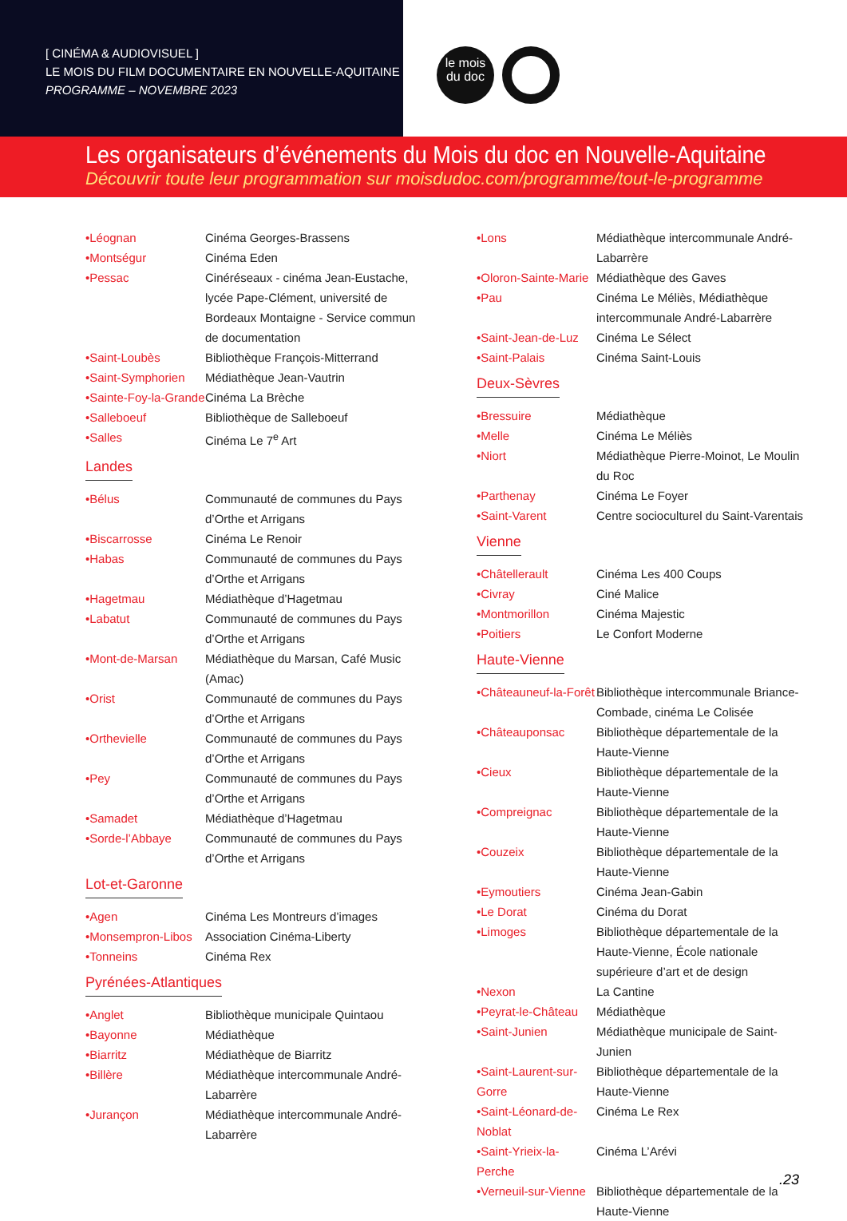[ CINÉMA & AUDIOVISUEL ]
LE MOIS DU FILM DOCUMENTAIRE EN NOUVELLE-AQUITAINE
PROGRAMME – NOVEMBRE 2023
le mois
du doc
Les organisateurs d’événements du Mois du doc en Nouvelle-Aquitaine
Découvrir toute leur programmation sur moisdudoc.com/programme/tout-le-programme
•Léognan Cinéma Georges-Brassens
•Montségur Cinéma Eden
•Pessac Cinéréseaux - cinéma Jean-Eustache, lycée Pape-Clément, université de Bordeaux Montaigne - Service commun de documentation
•Saint-Loubès Bibliothèque François-Mitterrand
•Saint-Symphorien
Médiathèque Jean-Vautrin
•Sainte-Foy-la-Grande
Cinéma La Brèche
•Salleboeuf Bibliothèque de Salleboeuf
•Salles Cinéma Le 7<sup>e</sup> Art
Landes
•Bélus Communauté de communes du Pays d’Orthe et Arrigans
•Biscarrosse Cinéma Le Renoir
•Habas Communauté de communes du Pays d’Orthe et Arrigans
•Hagetmau Médiathèque d’Hagetmau
•Labatut Communauté de communes du Pays d’Orthe et Arrigans
•Mont-de-Marsan Médiathèque du Marsan, Café Music (Amac)
•Orist Communauté de communes du Pays d’Orthe et Arrigans
•Orthevielle Communauté de communes du Pays d’Orthe et Arrigans
•Pey Communauté de communes du Pays d’Orthe et Arrigans
•Samadet Médiathèque d’Hagetmau
•Sorde-l’Abbaye Communauté de communes du Pays d’Orthe et Arrigans
Lot-et-Garonne
•Agen Cinéma Les Montreurs d’images
•Monsempron-Libos
Association Cinéma-Liberty
•Tonneins Cinéma Rex
Pyrénées-Atlantiques
•Anglet Bibliothèque municipale Quintaou
•Bayonne Médiathèque
•Biarritz Médiathèque de Biarritz
•Billère Médiathèque intercommunale André-Labarrère
•Jurançon Médiathèque intercommunale André-Labarrère
•Lons Médiathèque intercommunale André-Labarrère
•Oloron-Sainte-Marie
Médiathèque des Gaves
•Pau Cinéma Le Méliès, Médiathèque intercommunale André-Labarrère
•Saint-Jean-de-Luz
Cinéma Le Sélect
•Saint-Palais Cinéma Saint-Louis
Deux-Sèvres
•Bressuire Médiathèque
•Melle Cinéma Le Méliès
•Niort Médiathèque Pierre-Moinot, Le Moulin du Roc
•Parthenay Cinéma Le Foyer
•Saint-Varent Centre socioculturel du Saint-Varentais
Vienne
•Châtellerault Cinéma Les 400 Coups
•Civray Ciné Malice
•Montmorillon Cinéma Majestic
•Poitiers Le Confort Moderne
Haute-Vienne
•Châteauneuf-la-Forêt
Bibliothèque intercommunale Briance-Combade, cinéma Le Colisée
•Châteauponsac Bibliothèque départementale de la Haute-Vienne
•Cieux Bibliothèque départementale de la Haute-Vienne
•Compreignac Bibliothèque départementale de la Haute-Vienne
•Couzeix Bibliothèque départementale de la Haute-Vienne
•Eymoutiers Cinéma Jean-Gabin
•Le Dorat Cinéma du Dorat
•Limoges Bibliothèque départementale de la Haute-Vienne, École nationale supérieure d’art et de design
•Nexon La Cantine
•Peyrat-le-Château
Médiathèque
•Saint-Junien Médiathèque municipale de Saint-Junien
•Saint-Laurent-sur-Gorre
Bibliothèque départementale de la Haute-Vienne
•Saint-Léonard-de-Noblat
Cinéma Le Rex
•Saint-Yrieix-la-Perche
Cinéma L’Arévi
•Verneuil-sur-Vienne
Bibliothèque départementale de la Haute-Vienne
.23